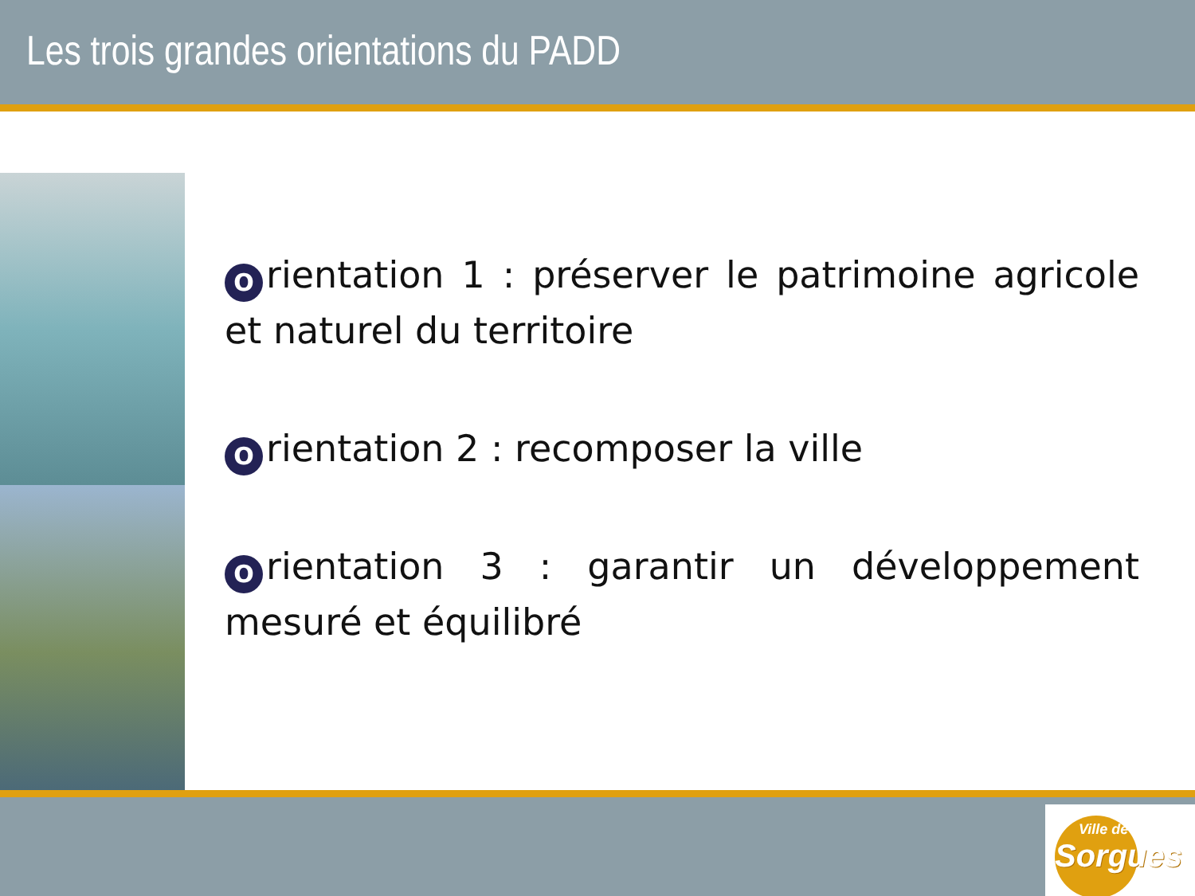Les trois grandes orientations du PADD
Orientation 1 : préserver le patrimoine agricole et naturel du territoire
Orientation 2 : recomposer la ville
Orientation 3 : garantir un développement mesuré et équilibré
Ville de
Sorgues